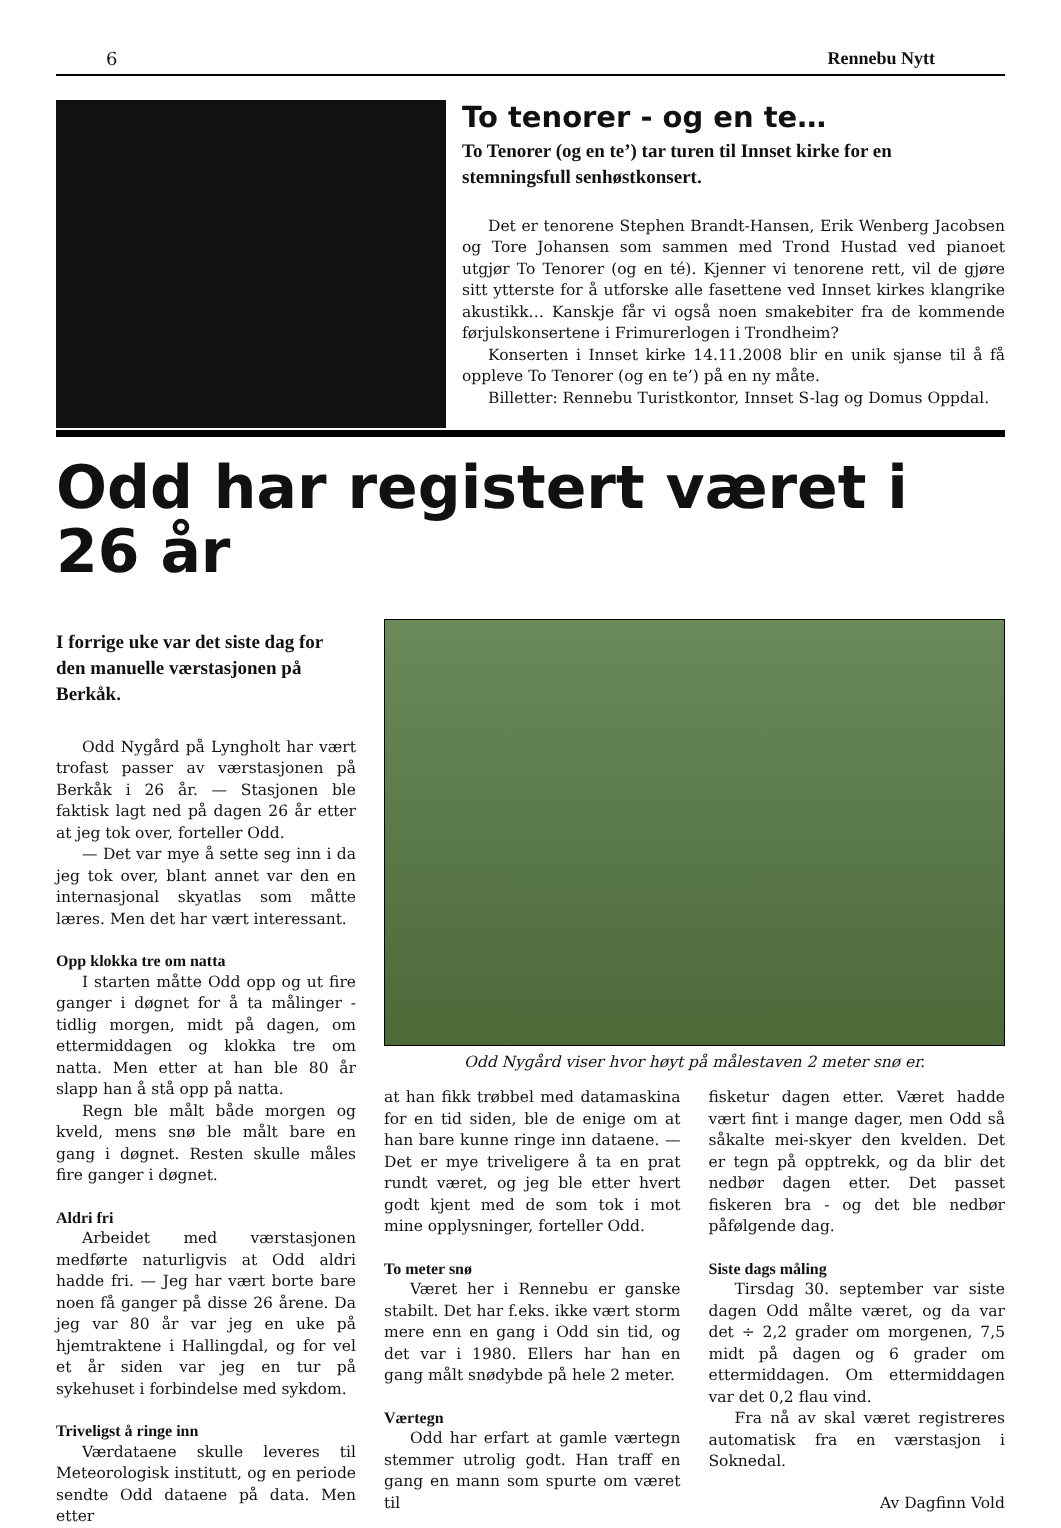6 Rennebu Nytt
To tenorer - og en te…
To Tenorer (og en te’) tar turen til Innset kirke for en stemningsfull senhøstkonsert.
Det er tenorene Stephen Brandt-Hansen, Erik Wenberg Jacobsen og Tore Johansen som sammen med Trond Hustad ved pianoet utgjør To Tenorer (og en té). Kjenner vi tenorene rett, vil de gjøre sitt ytterste for å utforske alle fasettene ved Innset kirkes klangrike akustikk… Kanskje får vi også noen smakebiter fra de kommende førjulskonsertene i Frimurerlogen i Trondheim?
Konserten i Innset kirke 14.11.2008 blir en unik sjanse til å få oppleve To Tenorer (og en te’) på en ny måte.
Billetter: Rennebu Turistkontor, Innset S-lag og Domus Oppdal.
Odd har registert været i 26 år
I forrige uke var det siste dag for den manuelle værstasjonen på Berkåk.
Odd Nygård på Lyngholt har vært trofast passer av værstasjonen på Berkåk i 26 år. — Stasjonen ble faktisk lagt ned på dagen 26 år etter at jeg tok over, forteller Odd.
— Det var mye å sette seg inn i da jeg tok over, blant annet var den en internasjonal skyatlas som måtte læres. Men det har vært interessant.
Opp klokka tre om natta
I starten måtte Odd opp og ut fire ganger i døgnet for å ta målinger - tidlig morgen, midt på dagen, om ettermiddagen og klokka tre om natta. Men etter at han ble 80 år slapp han å stå opp på natta.
Regn ble målt både morgen og kveld, mens snø ble målt bare en gang i døgnet. Resten skulle måles fire ganger i døgnet.
Aldri fri
Arbeidet med værstasjonen medførte naturligvis at Odd aldri hadde fri. — Jeg har vært borte bare noen få ganger på disse 26 årene. Da jeg var 80 år var jeg en uke på hjemtraktene i Hallingdal, og for vel et år siden var jeg en tur på sykehuset i forbindelse med sykdom.
Triveligst å ringe inn
Værdataene skulle leveres til Meteorologisk institutt, og en periode sendte Odd dataene på data. Men etter
Odd Nygård viser hvor høyt på målestaven 2 meter snø er.
at han fikk trøbbel med datamaskina for en tid siden, ble de enige om at han bare kunne ringe inn dataene. — Det er mye triveligere å ta en prat rundt været, og jeg ble etter hvert godt kjent med de som tok i mot mine opplysninger, forteller Odd.
To meter snø
Været her i Rennebu er ganske stabilt. Det har f.eks. ikke vært storm mere enn en gang i Odd sin tid, og det var i 1980. Ellers har han en gang målt snødybde på hele 2 meter.
Værtegn
Odd har erfart at gamle værtegn stemmer utrolig godt. Han traff en gang en mann som spurte om været til
fisketur dagen etter. Været hadde vært fint i mange dager, men Odd så såkalte mei-skyer den kvelden. Det er tegn på opptrekk, og da blir det nedbør dagen etter. Det passet fiskeren bra - og det ble nedbør påfølgende dag.
Siste dags måling
Tirsdag 30. september var siste dagen Odd målte været, og da var det ÷ 2,2 grader om morgenen, 7,5 midt på dagen og 6 grader om ettermiddagen. Om ettermiddagen var det 0,2 flau vind.
Fra nå av skal været registreres automatisk fra en værstasjon i Soknedal.
Av Dagfinn Vold